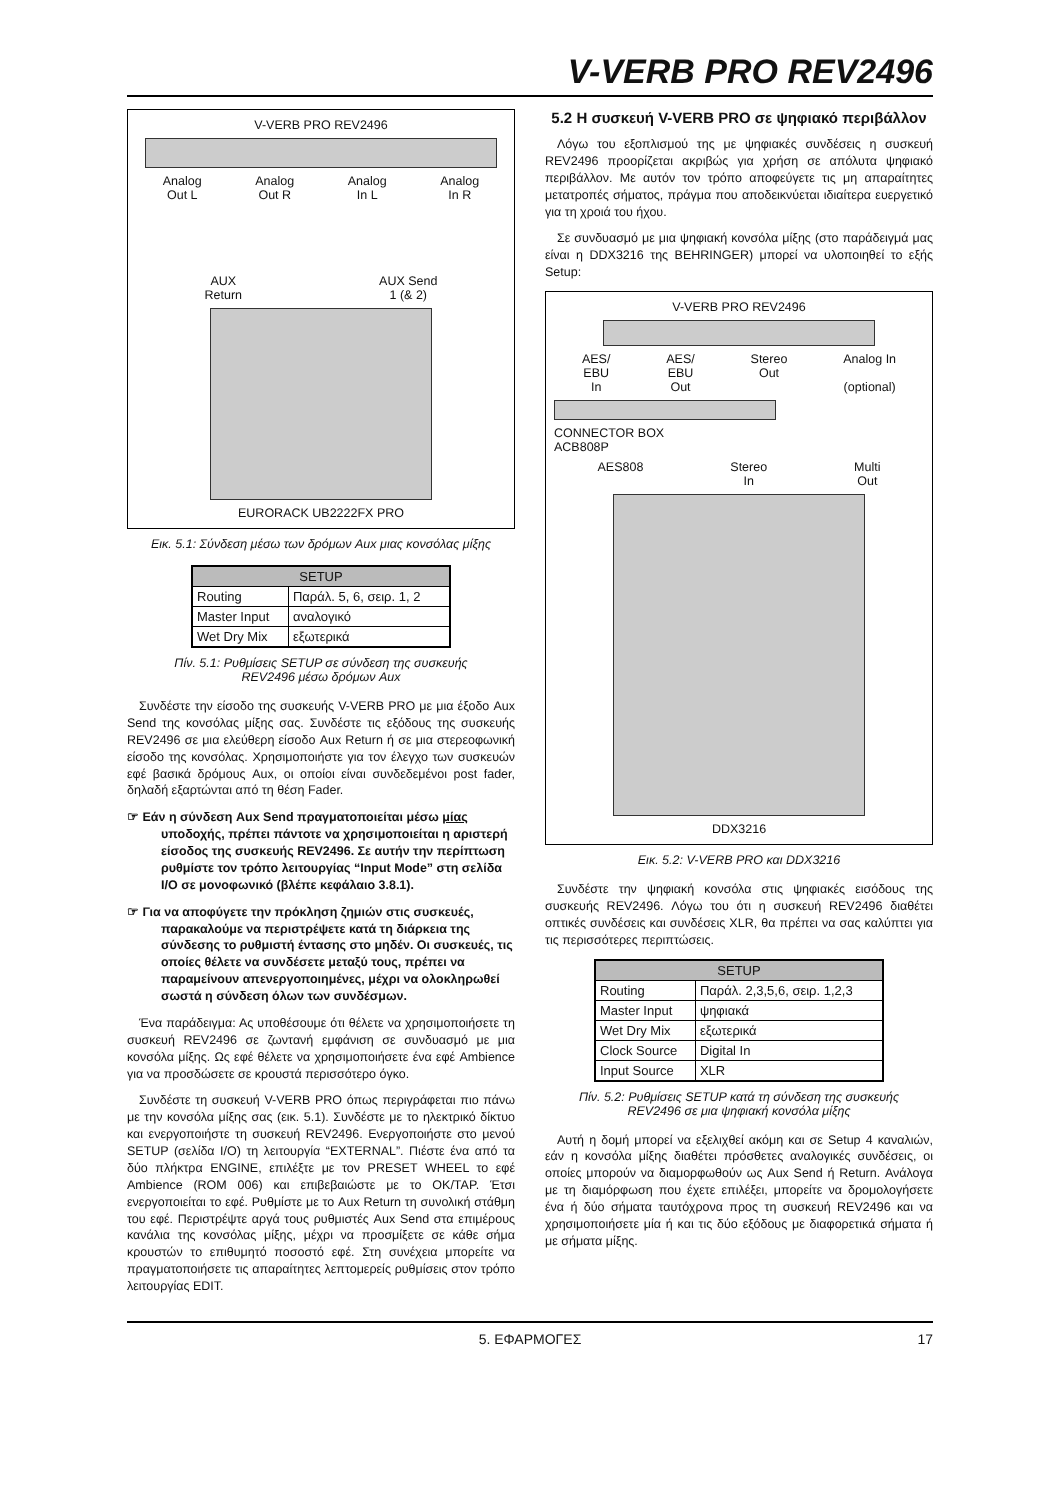V-VERB PRO REV2496
V-VERB PRO REV2496
Analog
Out L Analog
Out R Analog
In L Analog
In R
AUX
Return AUX Send
1 (& 2)
EURORACK UB2222FX PRO
Εικ. 5.1: Σύνδεση μέσω των δρόμων Aux μιας κονσόλας μίξης
| SETUP | |
| --- | --- |
| Routing | Παράλ. 5, 6, σειρ. 1, 2 |
| Master Input | αναλογικό |
| Wet Dry Mix | εξωτερικά |
Πίν. 5.1: Ρυθμίσεις SETUP σε σύνδεση της συσκευής
REV2496 μέσω δρόμων Aux
Συνδέστε την είσοδο της συσκευής V-VERB PRO με μια έξοδο Aux Send της κονσόλας μίξης σας. Συνδέστε τις εξόδους της συσκευής REV2496 σε μια ελεύθερη είσοδο Aux Return ή σε μια στερεοφωνική είσοδο της κονσόλας. Χρησιμοποιήστε για τον έλεγχο των συσκευών εφέ βασικά δρόμους Aux, οι οποίοι είναι συνδεδεμένοι post fader, δηλαδή εξαρτώνται από τη θέση Fader.
☞ Εάν η σύνδεση Aux Send πραγματοποιείται μέσω μίας υποδοχής, πρέπει πάντοτε να χρησιμοποιείται η αριστερή είσοδος της συσκευής REV2496. Σε αυτήν την περίπτωση ρυθμίστε τον τρόπο λειτουργίας “Input Mode” στη σελίδα I/O σε μονοφωνικό (βλέπε κεφάλαιο 3.8.1).
☞ Για να αποφύγετε την πρόκληση ζημιών στις συσκευές, παρακαλούμε να περιστρέψετε κατά τη διάρκεια της σύνδεσης το ρυθμιστή έντασης στο μηδέν. Οι συσκευές, τις οποίες θέλετε να συνδέσετε μεταξύ τους, πρέπει να παραμείνουν απενεργοποιημένες, μέχρι να ολοκληρωθεί σωστά η σύνδεση όλων των συνδέσμων.
Ένα παράδειγμα: Ας υποθέσουμε ότι θέλετε να χρησιμοποιήσετε τη συσκευή REV2496 σε ζωντανή εμφάνιση σε συνδυασμό με μια κονσόλα μίξης. Ως εφέ θέλετε να χρησιμοποιήσετε ένα εφέ Ambience για να προσδώσετε σε κρουστά περισσότερο όγκο.
Συνδέστε τη συσκευή V-VERB PRO όπως περιγράφεται πιο πάνω με την κονσόλα μίξης σας (εικ. 5.1). Συνδέστε με το ηλεκτρικό δίκτυο και ενεργοποιήστε τη συσκευή REV2496. Ενεργοποιήστε στο μενού SETUP (σελίδα I/O) τη λειτουργία “EXTERNAL”. Πιέστε ένα από τα δύο πλήκτρα ENGINE, επιλέξτε με τον PRESET WHEEL το εφέ Ambience (ROM 006) και επιβεβαιώστε με το OK/TAP. Έτσι ενεργοποιείται το εφέ. Ρυθμίστε με το Aux Return τη συνολική στάθμη του εφέ. Περιστρέψτε αργά τους ρυθμιστές Aux Send στα επιμέρους κανάλια της κονσόλας μίξης, μέχρι να προσμίξετε σε κάθε σήμα κρουστών το επιθυμητό ποσοστό εφέ. Στη συνέχεια μπορείτε να πραγματοποιήσετε τις απαραίτητες λεπτομερείς ρυθμίσεις στον τρόπο λειτουργίας EDIT.
5.2 Η συσκευή V-VERB PRO σε ψηφιακό περιβάλλον
Λόγω του εξοπλισμού της με ψηφιακές συνδέσεις η συσκευή REV2496 προορίζεται ακριβώς για χρήση σε απόλυτα ψηφιακό περιβάλλον. Με αυτόν τον τρόπο αποφεύγετε τις μη απαραίτητες μετατροπές σήματος, πράγμα που αποδεικνύεται ιδιαίτερα ευεργετικό για τη χροιά του ήχου.
Σε συνδυασμό με μια ψηφιακή κονσόλα μίξης (στο παράδειγμά μας είναι η DDX3216 της BEHRINGER) μπορεί να υλοποιηθεί το εξής Setup:
V-VERB PRO REV2496
AES/
EBU
In AES/
EBU
Out Stereo
Out Analog In
(optional)
CONNECTOR BOX
ACB808P
AES808 Stereo
In Multi
Out
DDX3216
Εικ. 5.2: V-VERB PRO και DDX3216
Συνδέστε την ψηφιακή κονσόλα στις ψηφιακές εισόδους της συσκευής REV2496. Λόγω του ότι η συσκευή REV2496 διαθέτει οπτικές συνδέσεις και συνδέσεις XLR, θα πρέπει να σας καλύπτει για τις περισσότερες περιπτώσεις.
| SETUP | |
| --- | --- |
| Routing | Παράλ. 2,3,5,6, σειρ. 1,2,3 |
| Master Input | ψηφιακά |
| Wet Dry Mix | εξωτερικά |
| Clock Source | Digital In |
| Input Source | XLR |
Πίν. 5.2: Ρυθμίσεις SETUP κατά τη σύνδεση της συσκευής
REV2496 σε μια ψηφιακή κονσόλα μίξης
Αυτή η δομή μπορεί να εξελιχθεί ακόμη και σε Setup 4 καναλιών, εάν η κονσόλα μίξης διαθέτει πρόσθετες αναλογικές συνδέσεις, οι οποίες μπορούν να διαμορφωθούν ως Aux Send ή Return. Ανάλογα με τη διαμόρφωση που έχετε επιλέξει, μπορείτε να δρομολογήσετε ένα ή δύο σήματα ταυτόχρονα προς τη συσκευή REV2496 και να χρησιμοποιήσετε μία ή και τις δύο εξόδους με διαφορετικά σήματα ή με σήματα μίξης.
5. ΕΦΑΡΜΟΓΕΣ 17